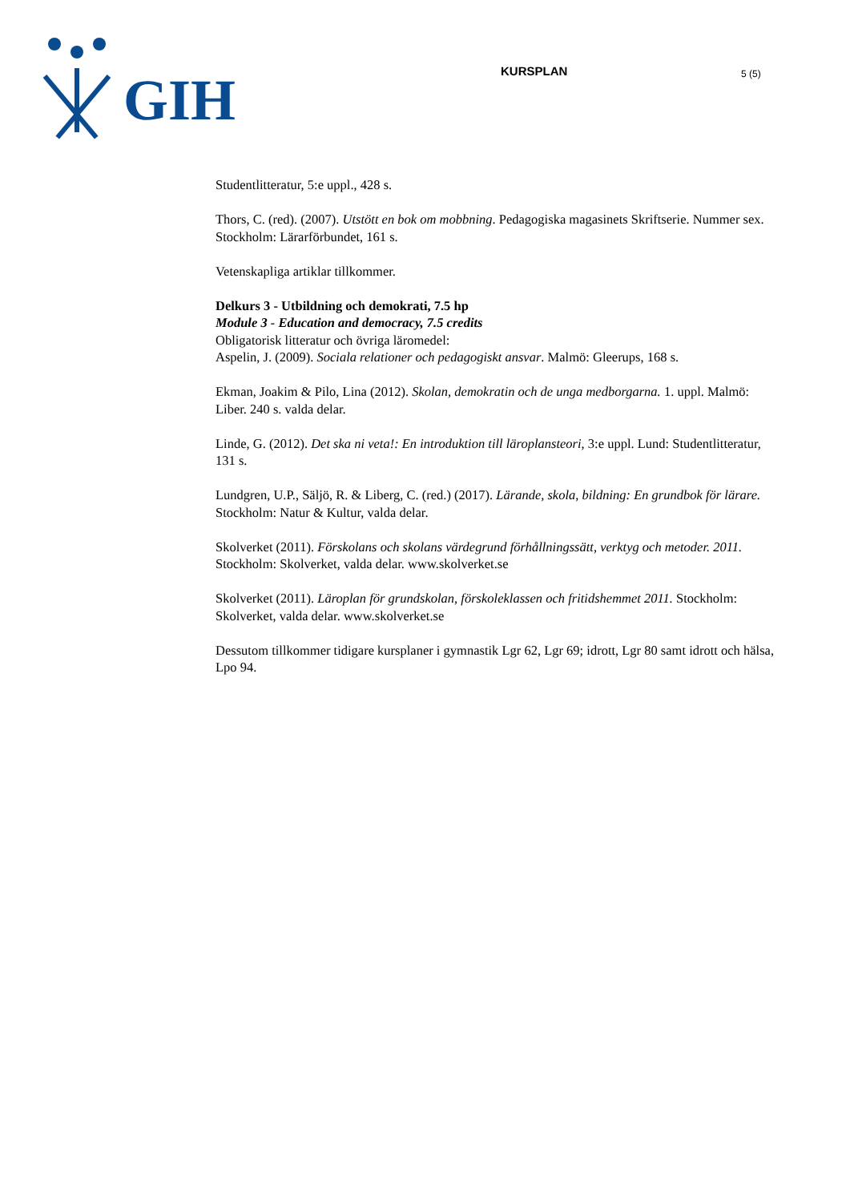GIH
KURSPLAN
5 (5)
Studentlitteratur, 5:e uppl., 428 s.
Thors, C. (red). (2007). Utstött en bok om mobbning. Pedagogiska magasinets Skriftserie. Nummer sex. Stockholm: Lärarförbundet, 161 s.
Vetenskapliga artiklar tillkommer.
Delkurs 3 - Utbildning och demokrati, 7.5 hp
Module 3 - Education and democracy, 7.5 credits
Obligatorisk litteratur och övriga läromedel:
Aspelin, J. (2009). Sociala relationer och pedagogiskt ansvar. Malmö: Gleerups, 168 s.
Ekman, Joakim & Pilo, Lina (2012). Skolan, demokratin och de unga medborgarna. 1. uppl. Malmö: Liber. 240 s. valda delar.
Linde, G. (2012). Det ska ni veta!: En introduktion till läroplansteori, 3:e uppl. Lund: Studentlitteratur, 131 s.
Lundgren, U.P., Säljö, R. & Liberg, C. (red.) (2017). Lärande, skola, bildning: En grundbok för lärare. Stockholm: Natur & Kultur, valda delar.
Skolverket (2011). Förskolans och skolans värdegrund förhållningssätt, verktyg och metoder. 2011. Stockholm: Skolverket, valda delar. www.skolverket.se
Skolverket (2011). Läroplan för grundskolan, förskoleklassen och fritidshemmet 2011. Stockholm: Skolverket, valda delar. www.skolverket.se
Dessutom tillkommer tidigare kursplaner i gymnastik Lgr 62, Lgr 69; idrott, Lgr 80 samt idrott och hälsa, Lpo 94.